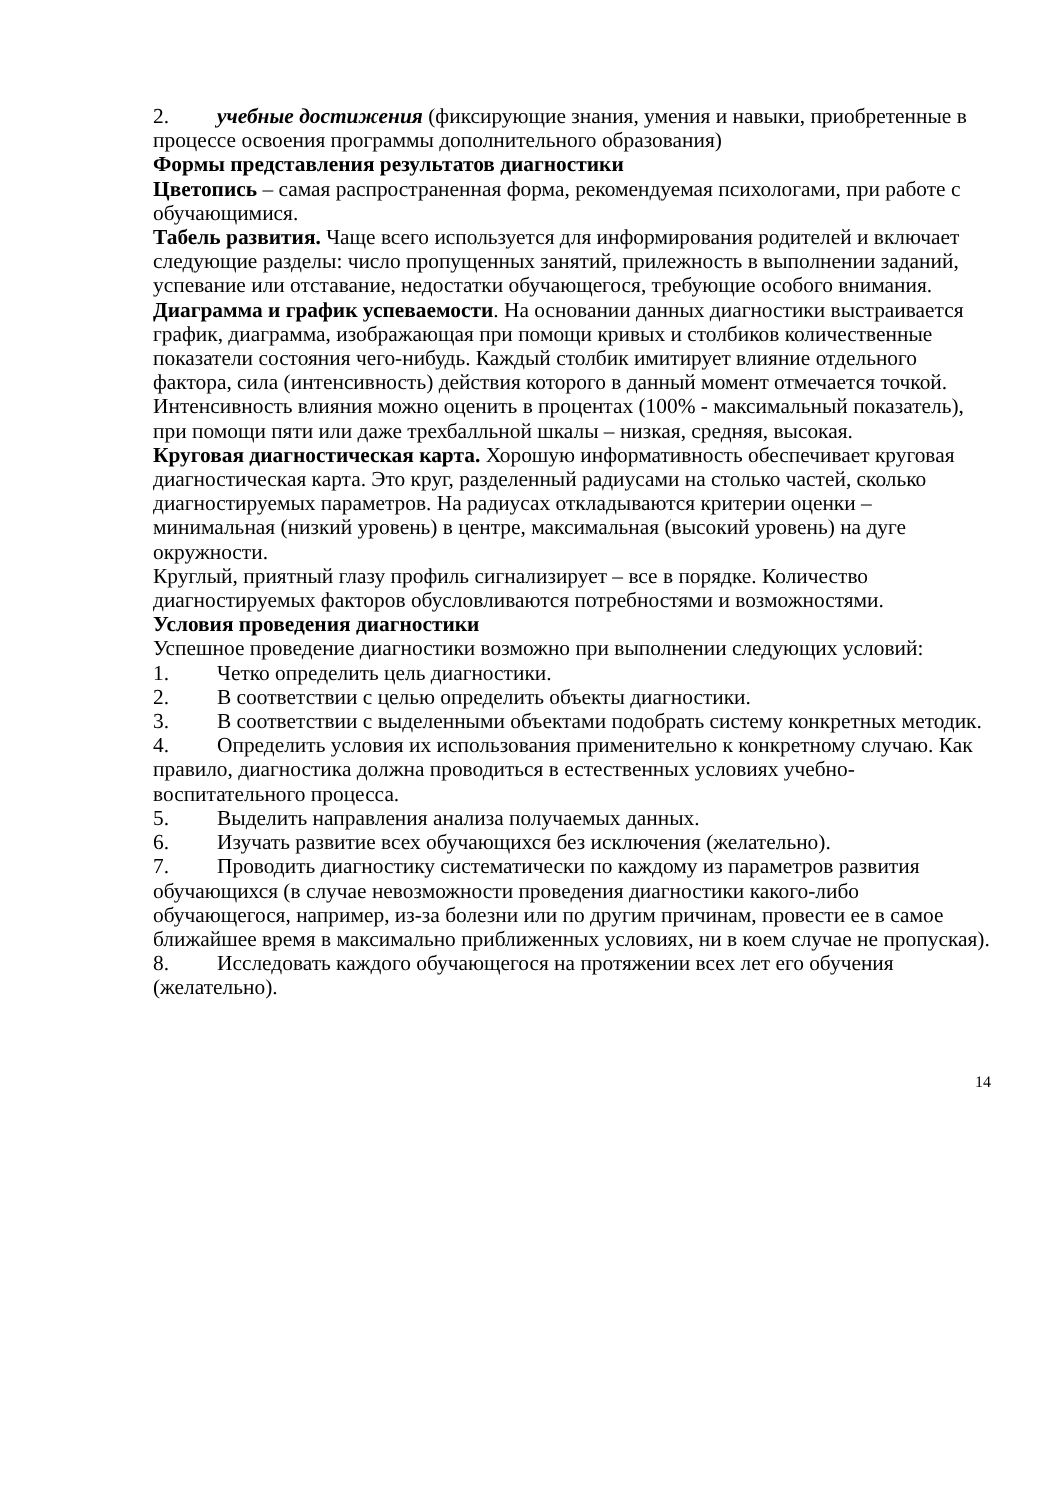2. учебные достижения (фиксирующие знания, умения и навыки, приобретенные в процессе освоения программы дополнительного образования)
Формы представления результатов диагностики
Цветопись – самая распространенная форма, рекомендуемая психологами, при работе с обучающимися.
Табель развития. Чаще всего используется для информирования родителей и включает следующие разделы: число пропущенных занятий, прилежность в выполнении заданий, успевание или отставание, недостатки обучающегося, требующие особого внимания.
Диаграмма и график успеваемости. На основании данных диагностики выстраивается график, диаграмма, изображающая при помощи кривых и столбиков количественные показатели состояния чего-нибудь. Каждый столбик имитирует влияние отдельного фактора, сила (интенсивность) действия которого в данный момент отмечается точкой. Интенсивность влияния можно оценить в процентах (100% - максимальный показатель), при помощи пяти или даже трехбалльной шкалы – низкая, средняя, высокая.
Круговая диагностическая карта. Хорошую информативность обеспечивает круговая диагностическая карта. Это круг, разделенный радиусами на столько частей, сколько диагностируемых параметров. На радиусах откладываются критерии оценки – минимальная (низкий уровень) в центре, максимальная (высокий уровень) на дуге окружности.
Круглый, приятный глазу профиль сигнализирует – все в порядке. Количество диагностируемых факторов обусловливаются потребностями и возможностями.
Условия проведения диагностики
Успешное проведение диагностики возможно при выполнении следующих условий:
1. Четко определить цель диагностики.
2. В соответствии с целью определить объекты диагностики.
3. В соответствии с выделенными объектами подобрать систему конкретных методик.
4. Определить условия их использования применительно к конкретному случаю. Как правило, диагностика должна проводиться в естественных условиях учебно-воспитательного процесса.
5. Выделить направления анализа получаемых данных.
6. Изучать развитие всех обучающихся без исключения (желательно).
7. Проводить диагностику систематически по каждому из параметров развития обучающихся (в случае невозможности проведения диагностики какого-либо обучающегося, например, из-за болезни или по другим причинам, провести ее в самое ближайшее время в максимально приближенных условиях, ни в коем случае не пропуская).
8. Исследовать каждого обучающегося на протяжении всех лет его обучения (желательно).
14